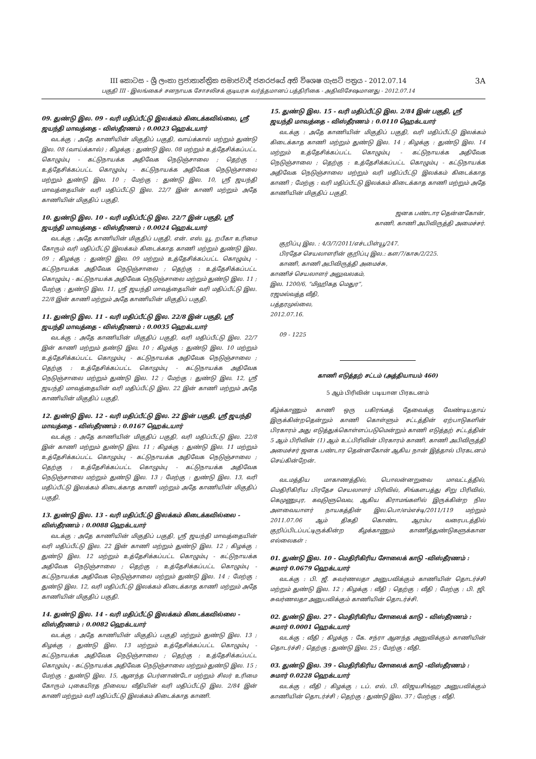III කොටස - ශ්‍රී ලංකා ප්‍රජාතාන්ත්‍රික සමාජවාදී ජනරජයේ අති විශෙෂ ගැසට් පත්‍රය - 2012.07.14
பகுதி III - இலங்கைச் சனநாயக சோசலிசக் குடியரசு வர்த்தமானப் பத்திரிகை - அதிவிசேஷமானது - 2012.07.14
3A
09. துண்டு இல. 09 - வரி மதிப்பீட்டு இலக்கம் கிடைக்கவில்லை, ஸ்ரீ ஜயந்தி மாவத்தை - விஸ்தீரணம் : 0.0023 ஹெக்டயார்
வடக்கு : அதே காணியின் மிகுதிப் பகுதி, வாய்க்கால் மற்றும் துண்டு இல. 08 (வாய்க்கால்) ; கிழக்கு : துண்டு இல. 08 மற்றும் உத்தேசிக்கப்பட்ட கொழும்பு - கட்டுநாயக்க அதிவேக நெடுஞ்சாலை ; தெற்கு : உத்தேசிக்கப்பட்ட கொழும்பு - கட்டுநாயக்க அதிவேக நெடுஞ்சாலை மற்றும் துண்டு இல. 10 ; மேற்கு : துண்டு இல. 10, ஸ்ரீ ஜயந்தி மாவத்தையின் வரி மதிப்பீட்டு இல. 22/7 இன் காணி மற்றும் அதே காணியின் மிகுதிப் பகுதி.
10. துண்டு இல. 10 - வரி மதிப்பீட்டு இல. 22/7 இன் பகுதி, ஸ்ரீ ஜயந்தி மாவத்தை - விஸ்தீரணம் : 0.0024 ஹெக்டயார்
வடக்கு : அதே காணியின் மிகுதிப் பகுதி, என். எஸ். யூ. றபீகா உரிமை கோரும் வரி மதிப்பீட்டு இலக்கம் கிடைக்காத காணி மற்றும் துண்டு இல. 09 ; கிழக்கு : துண்டு இல. 09 மற்றும் உத்தேசிக்கப்பட்ட கொழும்பு - கட்டுநாயக்க அதிவேக நெடுஞ்சாலை ; தெற்கு : உத்தேசிக்கப்பட்ட கொழும்பு - கட்டுநாயக்க அதிவேக நெடுஞ்சாலை மற்றும் துண்டு இல. 11 ; மேற்கு : துண்டு இல. 11, ஸ்ரீ ஜயந்தி மாவத்தையின் வரி மதிப்பீட்டு இல. 22/8 இன் காணி மற்றும் அதே காணியின் மிகுதிப் பகுதி.
11. துண்டு இல. 11 - வரி மதிப்பீட்டு இல. 22/8 இன் பகுதி, ஸ்ரீ ஜயந்தி மாவத்தை - விஸ்தீரணம் : 0.0035 ஹெக்டயார்
வடக்கு : அதே காணியின் மிகுதிப் பகுதி, வரி மதிப்பீட்டு இல. 22/7 இன் காணி மற்றும் தண்டு இல. 10 ; கிழக்கு : துண்டு இல. 10 மற்றும் உத்தேசிக்கப்பட்ட கொழும்பு - கட்டுநாயக்க அதிவேக நெடுஞ்சாலை ; தெற்கு : உத்தேசிக்கப்பட்ட கொழும்பு - கட்டுநாயக்க அதிவேக நெடுஞ்சாலை மற்றும் துண்டு இல. 12 ; மேற்கு : துண்டு இல. 12, ஸ்ரீ ஜயந்தி மாவத்தையின் வரி மதிப்பீட்டு இல. 22 இன் காணி மற்றும் அதே காணியின் மிகுதிப் பகுதி.
12. துண்டு இல. 12 - வரி மதிப்பீட்டு இல. 22 இன் பகுதி, ஸ்ரீ ஜயந்தி மாவத்தை - விஸ்தீரணம் : 0.0167 ஹெக்டயார்
வடக்கு : அதே காணியின் மிகுதிப் பகுதி, வரி மதிப்பீட்டு இல. 22/8 இன் காணி மற்றும் துண்டு இல. 11 ; கிழக்கு : துண்டு இல. 11 மற்றும் உத்தேசிக்கப்பட்ட கொழும்பு - கட்டுநாயக்க அதிவேக நெடுஞ்சாலை ; தெற்கு : உத்தேசிக்கப்பட்ட கொழும்பு - கட்டுநாயக்க அதிவேக நெடுஞ்சாலை மற்றும் துண்டு இல. 13 ; மேற்கு : துண்டு இல. 13, வரி மதிப்பீட்டு இலக்கம் கிடைக்காத காணி மற்றும் அதே காணியின் மிகுதிப் பகுதி.
13. துண்டு இல. 13 - வரி மதிப்பீட்டு இலக்கம் கிடைக்கவில்லை - விஸ்தீரணம் : 0.0088 ஹெக்டயார்
வடக்கு : அதே காணியின் மிகுதிப் பகுதி, ஸ்ரீ ஜயந்தி மாவத்தையின் வரி மதிப்பீட்டு இல. 22 இன் காணி மற்றும் துண்டு இல. 12 ; கிழக்கு : துண்டு இல. 12 மற்றும் உத்தேசிக்கப்பட்ட கொழும்பு - கட்டுநாயக்க அதிவேக நெடுஞ்சாலை ; தெற்கு : உத்தேசிக்கப்பட்ட கொழும்பு - கட்டுநாயக்க அதிவேக நெடுஞ்சாலை மற்றும் துண்டு இல. 14 ; மேற்கு : துண்டு இல. 12, வரி மதிப்பீட்டு இலக்கம் கிடைக்காத காணி மற்றும் அதே காணியின் மிகுதிப் பகுதி.
14. துண்டு இல. 14 - வரி மதிப்பீட்டு இலக்கம் கிடைக்கவில்லை - விஸ்தீரணம் : 0.0082 ஹெக்டயார்
வடக்கு : அதே காணியின் மிகுதிப் பகுதி மற்றும் துண்டு இல. 13 ; கிழக்கு : துண்டு இல. 13 மற்றும் உத்தேசிக்கப்பட்ட கொழும்பு - கட்டுநாயக்க அதிவேக நெடுஞ்சாலை ; தெற்கு : உத்தேசிக்கப்பட்ட கொழும்பு - கட்டுநாயக்க அதிவேக நெடுஞ்சாலை மற்றும் துண்டு இல. 15 ; மேற்கு : துண்டு இல. 15, ஆனந்த பெர்னாண்டோ மற்றும் சிலர் உரிமை கோரும் புகையிரத நிலைய வீதியின் வரி மதிப்பீட்டு இல. 2/84 இன் காணி மற்றும் வரி மதிப்பீட்டு இலக்கம் கிடைக்காத காணி.
15. துண்டு இல. 15 - வரி மதிப்பீட்டு இல. 2/84 இன் பகுதி, ஸ்ரீ ஜயந்தி மாவத்தை - விஸ்தீரணம் : 0.0110 ஹெக்டயார்
வடக்கு : அதே காணியின் மிகுதிப் பகுதி, வரி மதிப்பீட்டு இலக்கம் கிடைக்காத காணி மற்றும் துண்டு இல. 14 ; கிழக்கு : துண்டு இல. 14 மற்றும் உத்தேசிக்கப்பட்ட கொழும்பு - கட்டுநாயக்க அதிவேக நெடுஞ்சாலை ; தெற்கு : உத்தேசிக்கப்பட்ட கொழும்பு - கட்டுநாயக்க அதிவேக நெடுஞ்சாலை மற்றும் வரி மதிப்பீட்டு இலக்கம் கிடைக்காத காணி ; மேற்கு : வரி மதிப்பீட்டு இலக்கம் கிடைக்காத காணி மற்றும் அதே காணியின் மிகுதிப் பகுதி.
ஜனக பண்டார தென்னகோன்,
காணி, காணி அபிவிருத்தி அமைச்சர்.
குறிப்பு இல. : 4/3/7/2011/எச்டபிள்யூ/247.
பிரதேச செயலாளரின் குறிப்பு இல.: கள/7/காசு/2/225.
காணி, காணி அபிவிருத்தி அமைச்சு,
காணிச் செயலாளர் அலுவலகம்,
இல. 1200/6, “மிஹிகத மெதுர”,
ரஜமல்வத்த வீதி,
பத்தரமுல்லை,
2012.07.16.
09 - 1225
காணி எடுத்தற் சட்டம் (அத்தியாயம் 460)
5 ஆம் பிரிவின் படியான பிரகடனம்
கீழ்க்காணும் காணி ஒரு பகிரங்கத் தேவைக்கு வேண்டியதாய் இருக்கின்றதென்றும் காணி கொள்ளும் சட்டத்தின் ஏற்பாடுகளின் பிரகாரம் அது எடுத்துக்கொள்ளப்படுமென்றும் காணி எடுத்தற் சட்டத்தின் 5 ஆம் பிரிவின் (1) ஆம் உட்பிரிவின் பிரகாரம் காணி, காணி அபிவிருத்தி அமைச்சர் ஜனக பண்டார தென்னகோன் ஆகிய நான் இத்தால் பிரகடனம் செய்கின்றேன்.
வடமத்திய மாகாணத்தில், பொலன்னறுவை மாவட்டத்தில், மெதிரிகிரிய பிரதேச செயலாளர் பிரிவில், சிங்களபத்து சிறு பிரிவில், கெமுணுபுர, கவுடுளுவெவ, ஆகிய கிராமங்களில் இருக்கின்ற நில அளவையாளர் நாயகத்தின் இல.பொ/எம்எச்டி/2011/119 மற்றும் 2011.07.06 ஆம் திகதி கொண்ட ஆரம்ப வரைபடத்தில் குறிப்பிடப்பட்டிருக்கின்ற கீழக்காணும் காணித்துண்டுகளுக்கான எல்லைகள் :
01. துண்டு இல. 10 - மெதிரிகிரிய சோலைக் காடு -விஸ்தீரணம் : சுமார் 0.0679 ஹெக்டயார்
வடக்கு : பி. ஜீ. சுவர்ணலதா அனுபவிக்கும் காணியின் தொடர்ச்சி மற்றும் துண்டு இல. 12 ; கிழக்கு : வீதி ; தெற்கு : வீதி ; மேற்கு : பி. ஜி. சுவர்ணலதா அனுபவிக்கும் காணியின் தொடர்ச்சி.
02. துண்டு இல. 27 - மெதிரிகிரிய சோலைக் காடு - விஸ்தீரணம் : சுமார் 0.0001 ஹெக்டயார்
வடக்கு : வீதி ; கிழக்கு : கே. சந்ரா ஆனந்த அனுவிக்கும் காணியின் தொடர்ச்சி ; தெற்கு : துண்டு இல. 25 ; மேற்கு : வீதி.
03. துண்டு இல. 39 - மெதிரிகிரிய சோலைக் காடு -விஸ்தீரணம் : சுமார் 0.0228 ஹெக்டயார்
வடக்கு : வீதி ; கிழக்கு : டப். எல். பி. விஜயசிங்ஹ அனுபவிக்கும் காணியின் தொடர்ச்சி ; தெற்கு : துண்டு இல. 37 ; மேற்கு : வீதி.